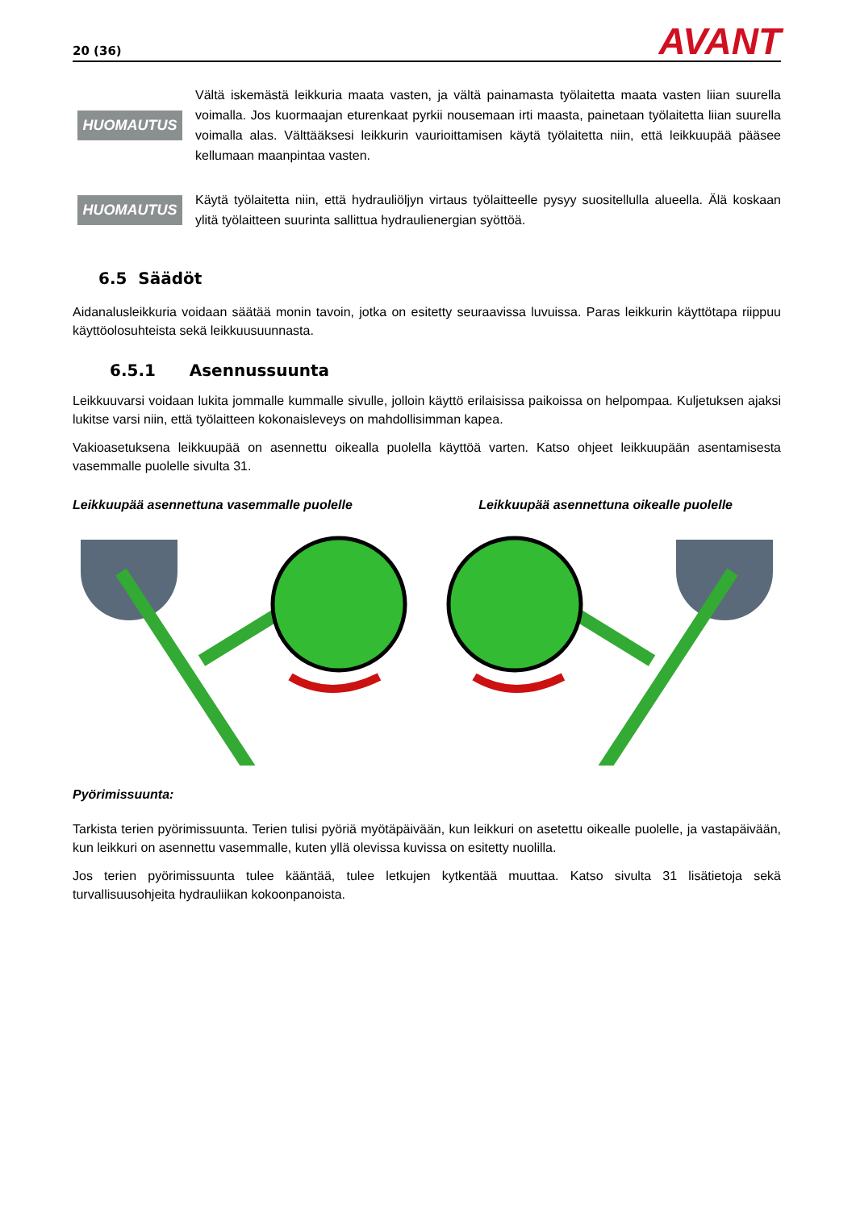20 (36) AVANT
HUOMAUTUS
Vältä iskemästä leikkuria maata vasten, ja vältä painamasta työlaitetta maata vasten liian suurella voimalla. Jos kuormaajan eturenkaat pyrkii nousemaan irti maasta, painetaan työlaitetta liian suurella voimalla alas. Välttääksesi leikkurin vaurioittamisen käytä työlaitetta niin, että leikkuupää pääsee kellumaan maanpintaa vasten.
HUOMAUTUS
Käytä työlaitetta niin, että hydrauliöljyn virtaus työlaitteelle pysyy suositellulla alueella. Älä koskaan ylitä työlaitteen suurinta sallittua hydraulienergian syöttöä.
6.5 Säädöt
Aidanalusleikkuria voidaan säätää monin tavoin, jotka on esitetty seuraavissa luvuissa. Paras leikkurin käyttötapa riippuu käyttöolosuhteista sekä leikkuusuunnasta.
6.5.1 Asennussuunta
Leikkuuvarsi voidaan lukita jommalle kummalle sivulle, jolloin käyttö erilaisissa paikoissa on helpompaa. Kuljetuksen ajaksi lukitse varsi niin, että työlaitteen kokonaisleveys on mahdollisimman kapea.
Vakioasetuksena leikkuupää on asennettu oikealla puolella käyttöä varten. Katso ohjeet leikkuupään asentamisesta vasemmalle puolelle sivulta 31.
Leikkuupää asennettuna vasemmalle puolelle Leikkuupää asennettuna oikealle puolelle
Pyörimissuunta:
Tarkista terien pyörimissuunta. Terien tulisi pyöriä myötäpäivään, kun leikkuri on asetettu oikealle puolelle, ja vastapäivään, kun leikkuri on asennettu vasemmalle, kuten yllä olevissa kuvissa on esitetty nuolilla.
Jos terien pyörimissuunta tulee kääntää, tulee letkujen kytkentää muuttaa. Katso sivulta 31 lisätietoja sekä turvallisuusohjeita hydrauliikan kokoonpanoista.